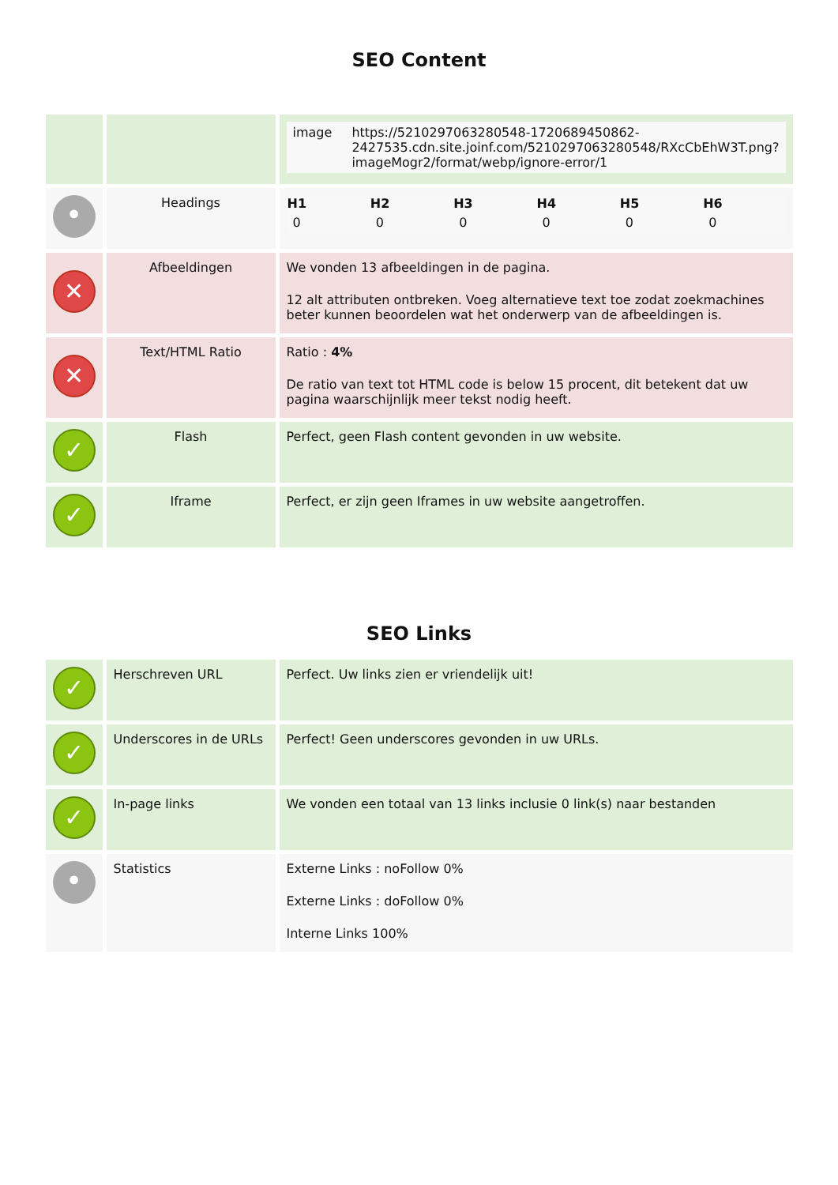SEO Content
| | | / image / https://5210297063280548-1720689450862-2427535.cdn.site.joinf.com/5210297063280548/RXcCbEhW3T.png?imageMogr2/format/webp/ignore-error/1 / |
| • | Headings | / H1 / H2 / H3 / H4 / H5 / H6 / / --- / --- / --- / --- / --- / --- / / 0 / 0 / 0 / 0 / 0 / 0 / |
| ✕ | Afbeeldingen | We vonden 13 afbeeldingen in de pagina. 12 alt attributen ontbreken. Voeg alternatieve text toe zodat zoekmachines beter kunnen beoordelen wat het onderwerp van de afbeeldingen is. |
| ✕ | Text/HTML Ratio | Ratio : 4% De ratio van text tot HTML code is below 15 procent, dit betekent dat uw pagina waarschijnlijk meer tekst nodig heeft. |
| ✓ | Flash | Perfect, geen Flash content gevonden in uw website. |
| ✓ | Iframe | Perfect, er zijn geen Iframes in uw website aangetroffen. |
SEO Links
| ✓ | Herschreven URL | Perfect. Uw links zien er vriendelijk uit! |
| ✓ | Underscores in de URLs | Perfect! Geen underscores gevonden in uw URLs. |
| ✓ | In-page links | We vonden een totaal van 13 links inclusie 0 link(s) naar bestanden |
| • | Statistics | Externe Links : noFollow 0% Externe Links : doFollow 0% Interne Links 100% |